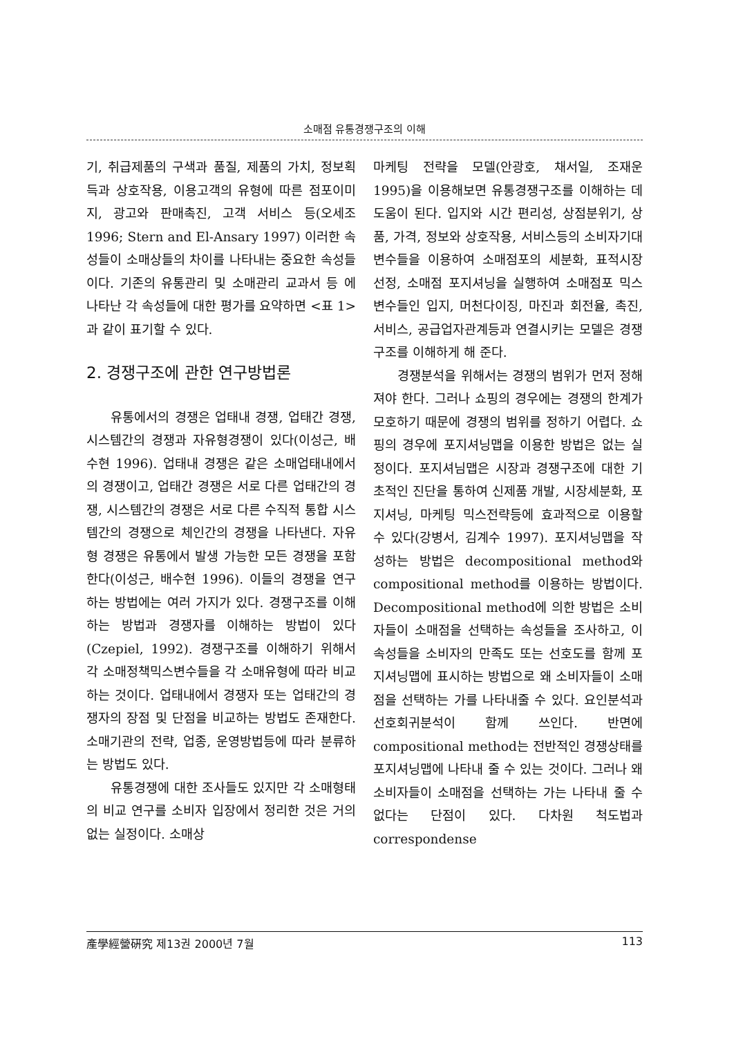소매점 유통경쟁구조의 이해
기, 취급제품의 구색과 품질, 제품의 가치, 정보획득과 상호작용, 이용고객의 유형에 따른 점포이미지, 광고와 판매촉진, 고객 서비스 등(오세조 1996; Stern and El-Ansary 1997) 이러한 속성들이 소매상들의 차이를 나타내는 중요한 속성들이다. 기존의 유통관리 및 소매관리 교과서 등 에 나타난 각 속성들에 대한 평가를 요약하면 <표 1>과 같이 표기할 수 있다.
2. 경쟁구조에 관한 연구방법론
유통에서의 경쟁은 업태내 경쟁, 업태간 경쟁, 시스템간의 경쟁과 자유형경쟁이 있다(이성근, 배수현 1996). 업태내 경쟁은 같은 소매업태내에서의 경쟁이고, 업태간 경쟁은 서로 다른 업태간의 경쟁, 시스템간의 경쟁은 서로 다른 수직적 통합 시스템간의 경쟁으로 체인간의 경쟁을 나타낸다. 자유형 경쟁은 유통에서 발생 가능한 모든 경쟁을 포함한다(이성근, 배수현 1996). 이들의 경쟁을 연구하는 방법에는 여러 가지가 있다. 경쟁구조를 이해하는 방법과 경쟁자를 이해하는 방법이 있다(Czepiel, 1992). 경쟁구조를 이해하기 위해서 각 소매정책믹스변수들을 각 소매유형에 따라 비교하는 것이다. 업태내에서 경쟁자 또는 업태간의 경쟁자의 장점 및 단점을 비교하는 방법도 존재한다. 소매기관의 전략, 업종, 운영방법등에 따라 분류하는 방법도 있다.
유통경쟁에 대한 조사들도 있지만 각 소매형태의 비교 연구를 소비자 입장에서 정리한 것은 거의 없는 실정이다. 소매상
마케팅 전략을 모델(안광호, 채서일, 조재운 1995)을 이용해보면 유통경쟁구조를 이해하는 데 도움이 된다. 입지와 시간 편리성, 상점분위기, 상품, 가격, 정보와 상호작용, 서비스등의 소비자기대변수들을 이용하여 소매점포의 세분화, 표적시장 선정, 소매점 포지셔닝을 실행하여 소매점포 믹스변수들인 입지, 머천다이징, 마진과 회전율, 촉진, 서비스, 공급업자관계등과 연결시키는 모델은 경쟁구조를 이해하게 해 준다.
경쟁분석을 위해서는 경쟁의 범위가 먼저 정해져야 한다. 그러나 쇼핑의 경우에는 경쟁의 한계가 모호하기 때문에 경쟁의 범위를 정하기 어렵다. 쇼핑의 경우에 포지셔닝맵을 이용한 방법은 없는 실정이다. 포지셔님맵은 시장과 경쟁구조에 대한 기초적인 진단을 통하여 신제품 개발, 시장세분화, 포지셔닝, 마케팅 믹스전략등에 효과적으로 이용할 수 있다(강병서, 김계수 1997). 포지셔닝맵을 작성하는 방법은 decompositional method와 compositional method를 이용하는 방법이다. Decompositional method에 의한 방법은 소비자들이 소매점을 선택하는 속성들을 조사하고, 이속성들을 소비자의 만족도 또는 선호도를 함께 포지셔닝맵에 표시하는 방법으로 왜 소비자들이 소매점을 선택하는 가를 나타내줄 수 있다. 요인분석과 선호회귀분석이 함께 쓰인다. 반면에 compositional method는 전반적인 경쟁상태를 포지셔닝맵에 나타내 줄 수 있는 것이다. 그러나 왜 소비자들이 소매점을 선택하는 가는 나타내 줄 수 없다는 단점이 있다. 다차원 척도법과 correspondense
產學經營硏究 제13권 2000년 7월 113